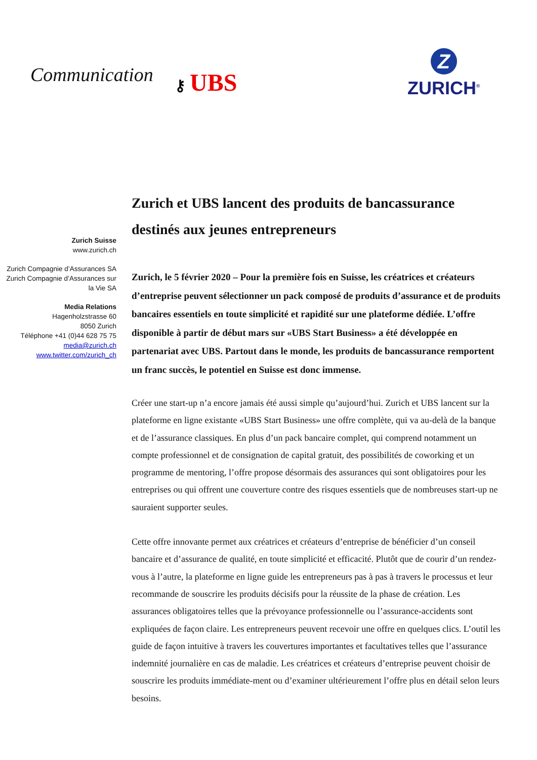Communication
⚷ UBS
Z
ZURICH<sup>®</sup>
Zurich Suisse
www.zurich.ch
Zurich Compagnie d’Assurances SA
Zurich Compagnie d’Assurances sur la Vie SA
Media Relations
Hagenholzstrasse 60
8050 Zurich
Téléphone +41 (0)44 628 75 75
media@zurich.ch
www.twitter.com/zurich_ch
Zurich et UBS lancent des produits de bancassurance destinés aux jeunes entrepreneurs
Zurich, le 5 février 2020 – Pour la première fois en Suisse, les créatrices et créateurs d’entreprise peuvent sélectionner un pack composé de produits d’assurance et de produits bancaires essentiels en toute simplicité et rapidité sur une plateforme dédiée. L’offre disponible à partir de début mars sur «UBS Start Business» a été développée en partenariat avec UBS. Partout dans le monde, les produits de bancassurance remportent un franc succès, le potentiel en Suisse est donc immense.
Créer une start-up n’a encore jamais été aussi simple qu’aujourd’hui. Zurich et UBS lancent sur la plateforme en ligne existante «UBS Start Business» une offre complète, qui va au-delà de la banque et de l’assurance classiques. En plus d’un pack bancaire complet, qui comprend notamment un compte professionnel et de consignation de capital gratuit, des possibilités de coworking et un programme de mentoring, l’offre propose désormais des assurances qui sont obligatoires pour les entreprises ou qui offrent une couverture contre des risques essentiels que de nombreuses start-up ne sauraient supporter seules.
Cette offre innovante permet aux créatrices et créateurs d’entreprise de bénéficier d’un conseil bancaire et d’assurance de qualité, en toute simplicité et efficacité. Plutôt que de courir d’un rendez-vous à l’autre, la plateforme en ligne guide les entrepreneurs pas à pas à travers le processus et leur recommande de souscrire les produits décisifs pour la réussite de la phase de création. Les assurances obligatoires telles que la prévoyance professionnelle ou l’assurance-accidents sont expliquées de façon claire. Les entrepreneurs peuvent recevoir une offre en quelques clics. L’outil les guide de façon intuitive à travers les couvertures importantes et facultatives telles que l’assurance indemnité journalière en cas de maladie. Les créatrices et créateurs d’entreprise peuvent choisir de souscrire les produits immédiate-ment ou d’examiner ultérieurement l’offre plus en détail selon leurs besoins.